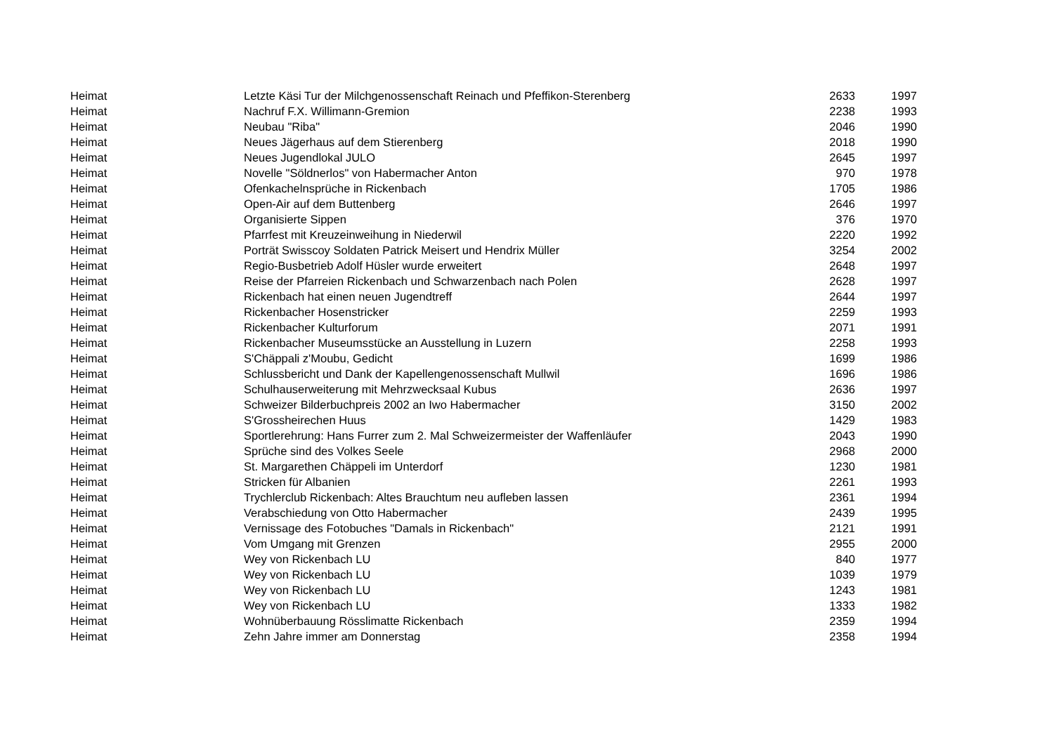| Heimat | Letzte Käsi Tur der Milchgenossenschaft Reinach und Pfeffikon-Sterenberg | 2633 | 1997 |
| Heimat | Nachruf F.X. Willimann-Gremion | 2238 | 1993 |
| Heimat | Neubau "Riba" | 2046 | 1990 |
| Heimat | Neues Jägerhaus auf dem Stierenberg | 2018 | 1990 |
| Heimat | Neues Jugendlokal JULO | 2645 | 1997 |
| Heimat | Novelle "Söldnerlos" von Habermacher Anton | 970 | 1978 |
| Heimat | Ofenkachelnsprüche in Rickenbach | 1705 | 1986 |
| Heimat | Open-Air auf dem Buttenberg | 2646 | 1997 |
| Heimat | Organisierte Sippen | 376 | 1970 |
| Heimat | Pfarrfest mit Kreuzeinweihung in Niederwil | 2220 | 1992 |
| Heimat | Porträt Swisscoy Soldaten Patrick Meisert und Hendrix Müller | 3254 | 2002 |
| Heimat | Regio-Busbetrieb Adolf Hüsler wurde erweitert | 2648 | 1997 |
| Heimat | Reise der Pfarreien Rickenbach und Schwarzenbach nach Polen | 2628 | 1997 |
| Heimat | Rickenbach hat einen neuen Jugendtreff | 2644 | 1997 |
| Heimat | Rickenbacher Hosenstricker | 2259 | 1993 |
| Heimat | Rickenbacher Kulturforum | 2071 | 1991 |
| Heimat | Rickenbacher Museumsstücke an Ausstellung in Luzern | 2258 | 1993 |
| Heimat | S'Chäppali z'Moubu, Gedicht | 1699 | 1986 |
| Heimat | Schlussbericht und Dank der Kapellengenossenschaft Mullwil | 1696 | 1986 |
| Heimat | Schulhauserweiterung mit Mehrzwecksaal Kubus | 2636 | 1997 |
| Heimat | Schweizer Bilderbuchpreis 2002 an Iwo Habermacher | 3150 | 2002 |
| Heimat | S'Grossheirechen Huus | 1429 | 1983 |
| Heimat | Sportlerehrung: Hans Furrer zum 2. Mal Schweizermeister der Waffenläufer | 2043 | 1990 |
| Heimat | Sprüche sind des Volkes Seele | 2968 | 2000 |
| Heimat | St. Margarethen Chäppeli im Unterdorf | 1230 | 1981 |
| Heimat | Stricken für Albanien | 2261 | 1993 |
| Heimat | Trychlerclub Rickenbach: Altes Brauchtum neu aufleben lassen | 2361 | 1994 |
| Heimat | Verabschiedung von Otto Habermacher | 2439 | 1995 |
| Heimat | Vernissage des Fotobuches "Damals in Rickenbach" | 2121 | 1991 |
| Heimat | Vom Umgang mit Grenzen | 2955 | 2000 |
| Heimat | Wey von Rickenbach LU | 840 | 1977 |
| Heimat | Wey von Rickenbach LU | 1039 | 1979 |
| Heimat | Wey von Rickenbach LU | 1243 | 1981 |
| Heimat | Wey von Rickenbach LU | 1333 | 1982 |
| Heimat | Wohnüberbauung Rösslimatte Rickenbach | 2359 | 1994 |
| Heimat | Zehn Jahre immer am Donnerstag | 2358 | 1994 |